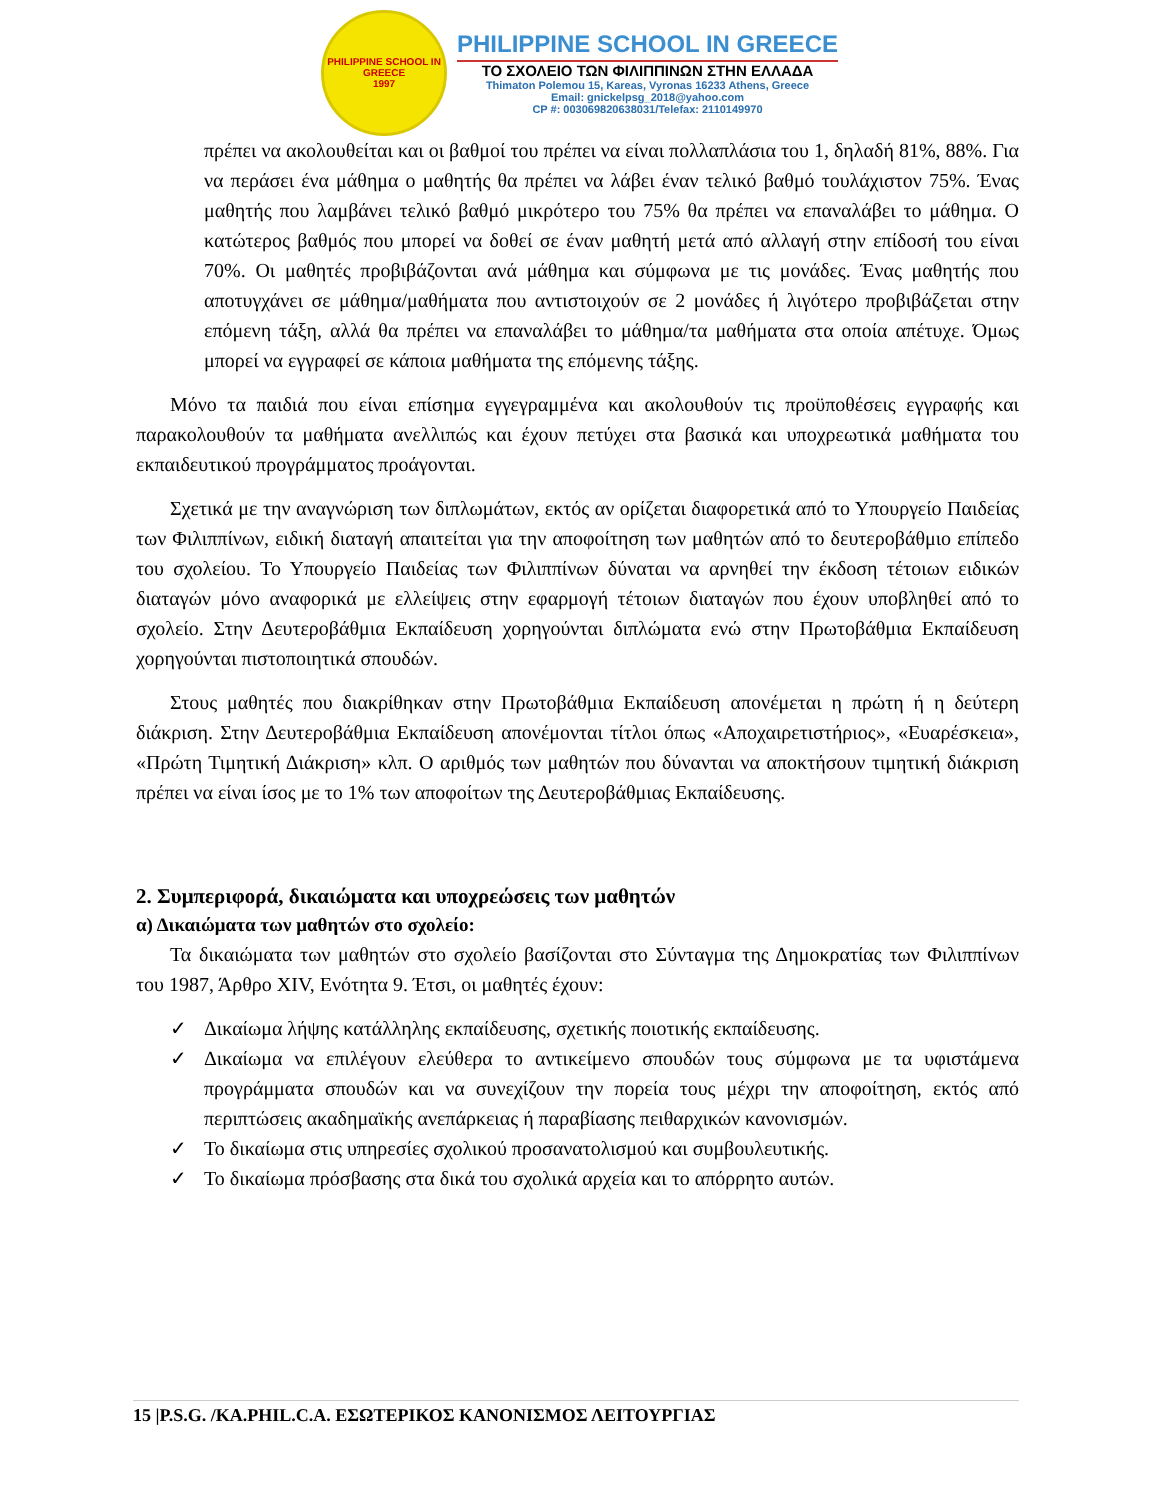PHILIPPINE SCHOOL IN GREECE
1997
PHILIPPINE SCHOOL IN GREECE
ΤΟ ΣΧΟΛΕΙΟ ΤΩΝ ΦΙΛΙΠΠΙΝΩΝ ΣΤΗΝ ΕΛΛΑΔΑ
Thimaton Polemou 15, Kareas, Vyronas 16233 Athens, Greece
Email: gnickelpsg_2018@yahoo.com
CP #: 003069820638031/Telefax: 2110149970
πρέπει να ακολουθείται και οι βαθμοί του πρέπει να είναι πολλαπλάσια του 1, δηλαδή 81%, 88%. Για να περάσει ένα μάθημα ο μαθητής θα πρέπει να λάβει έναν τελικό βαθμό τουλάχιστον 75%. Ένας μαθητής που λαμβάνει τελικό βαθμό μικρότερο του 75% θα πρέπει να επαναλάβει το μάθημα. Ο κατώτερος βαθμός που μπορεί να δοθεί σε έναν μαθητή μετά από αλλαγή στην επίδοσή του είναι 70%. Οι μαθητές προβιβάζονται ανά μάθημα και σύμφωνα με τις μονάδες. Ένας μαθητής που αποτυγχάνει σε μάθημα/μαθήματα που αντιστοιχούν σε 2 μονάδες ή λιγότερο προβιβάζεται στην επόμενη τάξη, αλλά θα πρέπει να επαναλάβει το μάθημα/τα μαθήματα στα οποία απέτυχε. Όμως μπορεί να εγγραφεί σε κάποια μαθήματα της επόμενης τάξης.
Μόνο τα παιδιά που είναι επίσημα εγγεγραμμένα και ακολουθούν τις προϋποθέσεις εγγραφής και παρακολουθούν τα μαθήματα ανελλιπώς και έχουν πετύχει στα βασικά και υποχρεωτικά μαθήματα του εκπαιδευτικού προγράμματος προάγονται.
Σχετικά με την αναγνώριση των διπλωμάτων, εκτός αν ορίζεται διαφορετικά από το Υπουργείο Παιδείας των Φιλιππίνων, ειδική διαταγή απαιτείται για την αποφοίτηση των μαθητών από το δευτεροβάθμιο επίπεδο του σχολείου. Το Υπουργείο Παιδείας των Φιλιππίνων δύναται να αρνηθεί την έκδοση τέτοιων ειδικών διαταγών μόνο αναφορικά με ελλείψεις στην εφαρμογή τέτοιων διαταγών που έχουν υποβληθεί από το σχολείο. Στην Δευτεροβάθμια Εκπαίδευση χορηγούνται διπλώματα ενώ στην Πρωτοβάθμια Εκπαίδευση χορηγούνται πιστοποιητικά σπουδών.
Στους μαθητές που διακρίθηκαν στην Πρωτοβάθμια Εκπαίδευση απονέμεται η πρώτη ή η δεύτερη διάκριση. Στην Δευτεροβάθμια Εκπαίδευση απονέμονται τίτλοι όπως «Αποχαιρετιστήριος», «Ευαρέσκεια», «Πρώτη Τιμητική Διάκριση» κλπ. Ο αριθμός των μαθητών που δύνανται να αποκτήσουν τιμητική διάκριση πρέπει να είναι ίσος με το 1% των αποφοίτων της Δευτεροβάθμιας Εκπαίδευσης.
2. Συμπεριφορά, δικαιώματα και υποχρεώσεις των μαθητών
α) Δικαιώματα των μαθητών στο σχολείο:
Τα δικαιώματα των μαθητών στο σχολείο βασίζονται στο Σύνταγμα της Δημοκρατίας των Φιλιππίνων του 1987, Άρθρο XIV, Ενότητα 9. Έτσι, οι μαθητές έχουν:
✓ Δικαίωμα λήψης κατάλληλης εκπαίδευσης, σχετικής ποιοτικής εκπαίδευσης.
✓ Δικαίωμα να επιλέγουν ελεύθερα το αντικείμενο σπουδών τους σύμφωνα με τα υφιστάμενα προγράμματα σπουδών και να συνεχίζουν την πορεία τους μέχρι την αποφοίτηση, εκτός από περιπτώσεις ακαδημαϊκής ανεπάρκειας ή παραβίασης πειθαρχικών κανονισμών.
✓ Το δικαίωμα στις υπηρεσίες σχολικού προσανατολισμού και συμβουλευτικής.
✓ Το δικαίωμα πρόσβασης στα δικά του σχολικά αρχεία και το απόρρητο αυτών.
15 |P.S.G. /KA.PHIL.C.A. ΕΣΩΤΕΡΙΚΟΣ ΚΑΝΟΝΙΣΜΟΣ ΛΕΙΤΟΥΡΓΙΑΣ